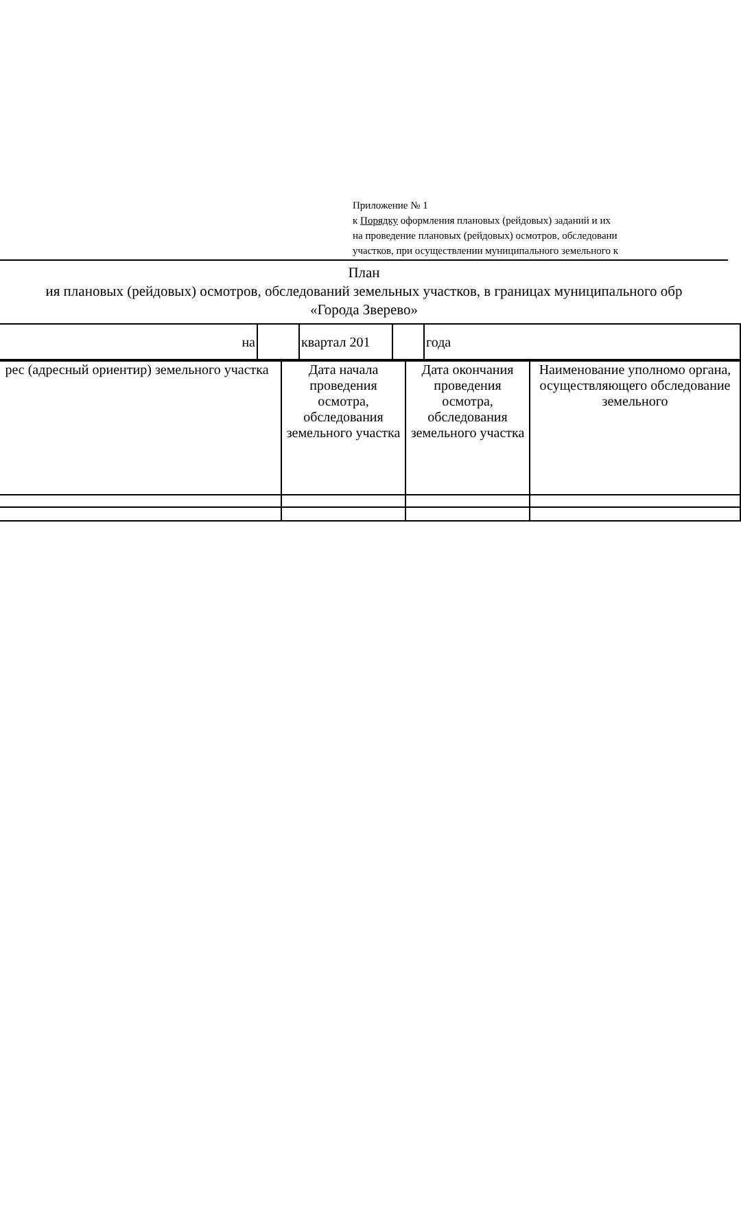Приложение № 1
к Порядку оформления плановых (рейдовых) заданий и их
на проведение плановых (рейдовых) осмотров, обследовани
участков, при осуществлении муниципального земельного к
План
ия плановых (рейдовых) осмотров, обследований земельных участков, в границах муниципального обр
«Города Зверево»
| на | | квартал 201 | | года |
| рес (адресный ориентир) земельного участка | Дата начала проведения осмотра, обследования земельного участка | Дата окончания проведения осмотра, обследования земельного участка | Наименование уполномо органа, осуществляющего обследование земельного |